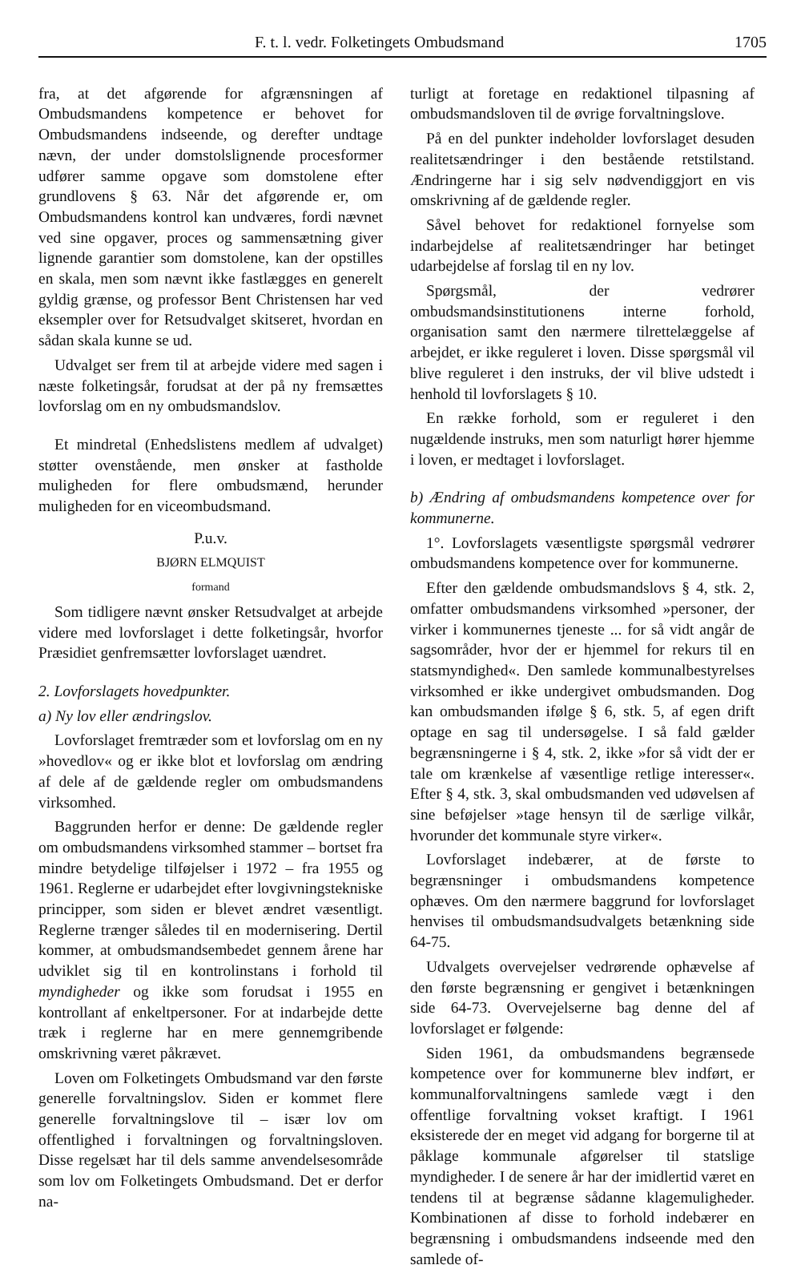F. t. l. vedr. Folketingets Ombudsmand 1705
fra, at det afgørende for afgrænsningen af Ombudsmandens kompetence er behovet for Ombudsmandens indseende, og derefter undtage nævn, der under domstolslignende procesformer udfører samme opgave som domstolene efter grundlovens § 63. Når det afgørende er, om Ombudsmandens kontrol kan undværes, fordi nævnet ved sine opgaver, proces og sammensætning giver lignende garantier som domstolene, kan der opstilles en skala, men som nævnt ikke fastlægges en generelt gyldig grænse, og professor Bent Christensen har ved eksempler over for Retsudvalget skitseret, hvordan en sådan skala kunne se ud.
Udvalget ser frem til at arbejde videre med sagen i næste folketingsår, forudsat at der på ny fremsættes lovforslag om en ny ombudsmandslov.
Et mindretal (Enhedslistens medlem af udvalget) støtter ovenstående, men ønsker at fastholde muligheden for flere ombudsmænd, herunder muligheden for en viceombudsmand.
P.u.v.
BJØRN ELMQUIST
formand
Som tidligere nævnt ønsker Retsudvalget at arbejde videre med lovforslaget i dette folketingsår, hvorfor Præsidiet genfremsætter lovforslaget uændret.
2. Lovforslagets hovedpunkter.
a) Ny lov eller ændringslov.
Lovforslaget fremtræder som et lovforslag om en ny »hovedlov« og er ikke blot et lovforslag om ændring af dele af de gældende regler om ombudsmandens virksomhed.
Baggrunden herfor er denne: De gældende regler om ombudsmandens virksomhed stammer – bortset fra mindre betydelige tilføjelser i 1972 – fra 1955 og 1961. Reglerne er udarbejdet efter lovgivningstekniske principper, som siden er blevet ændret væsentligt. Reglerne trænger således til en modernisering. Dertil kommer, at ombudsmandsembedet gennem årene har udviklet sig til en kontrolinstans i forhold til myndigheder og ikke som forudsat i 1955 en kontrollant af enkeltpersoner. For at indarbejde dette træk i reglerne har en mere gennemgribende omskrivning været påkrævet.
Loven om Folketingets Ombudsmand var den første generelle forvaltningslov. Siden er kommet flere generelle forvaltningslove til – især lov om offentlighed i forvaltningen og forvaltningsloven. Disse regelsæt har til dels samme anvendelsesområde som lov om Folketingets Ombudsmand. Det er derfor na-
turligt at foretage en redaktionel tilpasning af ombudsmandsloven til de øvrige forvaltningslove.
På en del punkter indeholder lovforslaget desuden realitetsændringer i den bestående retstilstand. Ændringerne har i sig selv nødvendiggjort en vis omskrivning af de gældende regler.
Såvel behovet for redaktionel fornyelse som indarbejdelse af realitetsændringer har betinget udarbejdelse af forslag til en ny lov.
Spørgsmål, der vedrører ombudsmandsinstitutionens interne forhold, organisation samt den nærmere tilrettelæggelse af arbejdet, er ikke reguleret i loven. Disse spørgsmål vil blive reguleret i den instruks, der vil blive udstedt i henhold til lovforslagets § 10.
En række forhold, som er reguleret i den nugældende instruks, men som naturligt hører hjemme i loven, er medtaget i lovforslaget.
b) Ændring af ombudsmandens kompetence over for kommunerne.
1°. Lovforslagets væsentligste spørgsmål vedrører ombudsmandens kompetence over for kommunerne.
Efter den gældende ombudsmandslovs § 4, stk. 2, omfatter ombudsmandens virksomhed »personer, der virker i kommunernes tjeneste ... for så vidt angår de sagsområder, hvor der er hjemmel for rekurs til en statsmyndighed«. Den samlede kommunalbestyrelses virksomhed er ikke undergivet ombudsmanden. Dog kan ombudsmanden ifølge § 6, stk. 5, af egen drift optage en sag til undersøgelse. I så fald gælder begrænsningerne i § 4, stk. 2, ikke »for så vidt der er tale om krænkelse af væsentlige retlige interesser«. Efter § 4, stk. 3, skal ombudsmanden ved udøvelsen af sine beføjelser »tage hensyn til de særlige vilkår, hvorunder det kommunale styre virker«.
Lovforslaget indebærer, at de første to begrænsninger i ombudsmandens kompetence ophæves. Om den nærmere baggrund for lovforslaget henvises til ombudsmandsudvalgets betænkning side 64-75.
Udvalgets overvejelser vedrørende ophævelse af den første begrænsning er gengivet i betænkningen side 64-73. Overvejelserne bag denne del af lovforslaget er følgende:
Siden 1961, da ombudsmandens begrænsede kompetence over for kommunerne blev indført, er kommunalforvaltningens samlede vægt i den offentlige forvaltning vokset kraftigt. I 1961 eksisterede der en meget vid adgang for borgerne til at påklage kommunale afgørelser til statslige myndigheder. I de senere år har der imidlertid været en tendens til at begrænse sådanne klagemuligheder. Kombinationen af disse to forhold indebærer en begrænsning i ombudsmandens indseende med den samlede of-